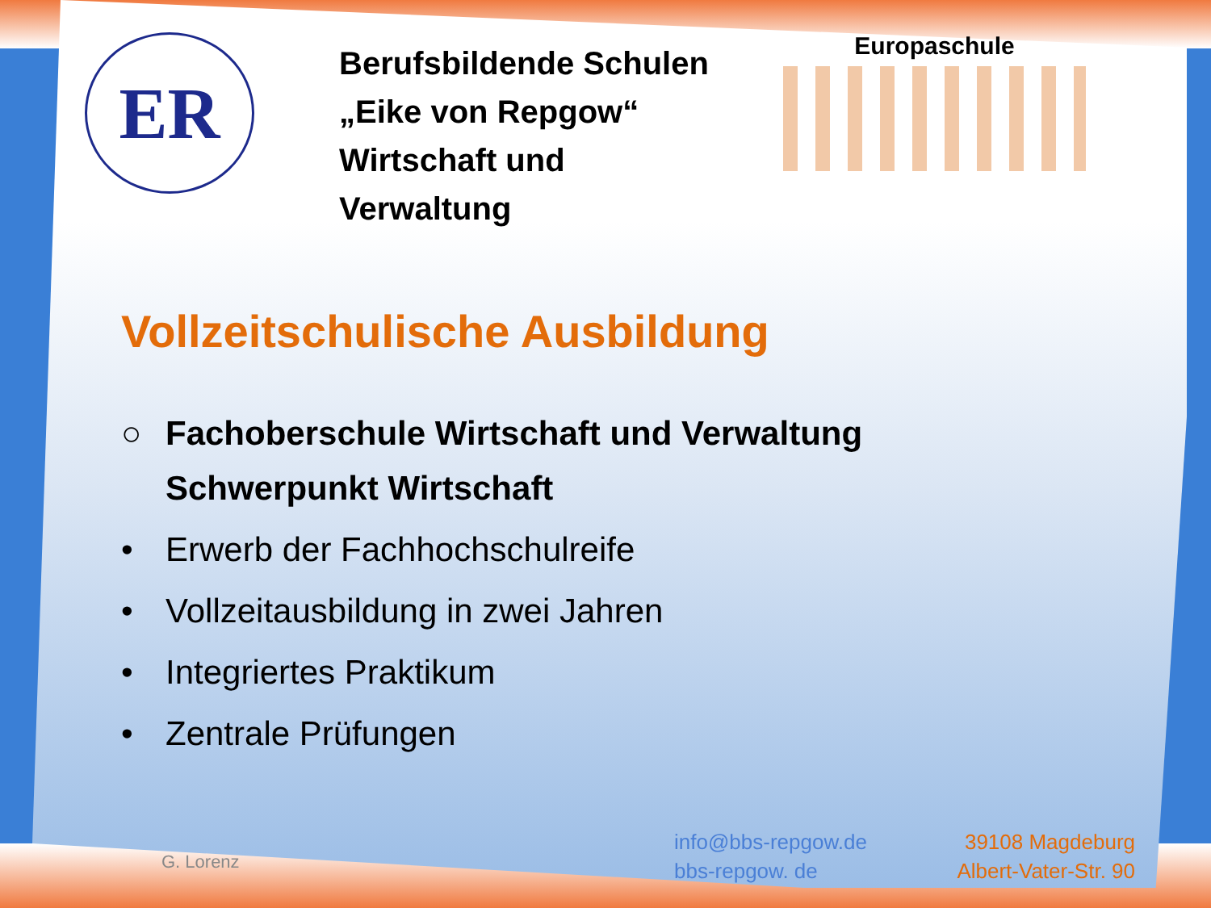ER
Berufsbildende Schulen
„Eike von Repgow“
Wirtschaft und Verwaltung
Europaschule
Vollzeitschulische Ausbildung
○ Fachoberschule Wirtschaft und Verwaltung
Schwerpunkt Wirtschaft
• Erwerb der Fachhochschulreife
• Vollzeitausbildung in zwei Jahren
• Integriertes Praktikum
• Zentrale Prüfungen
G. Lorenz
info@bbs-repgow.de
bbs-repgow. de
39108 Magdeburg
Albert-Vater-Str. 90